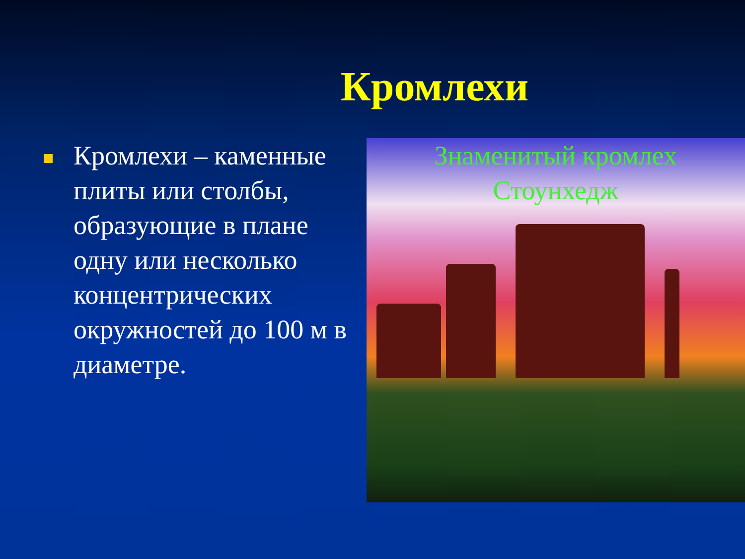Кромлехи
Кромлехи – каменные плиты или столбы, образующие в плане одну или несколько концентрических окружностей до 100 м в диаметре.
Знаменитый кромлех
Стоунхедж